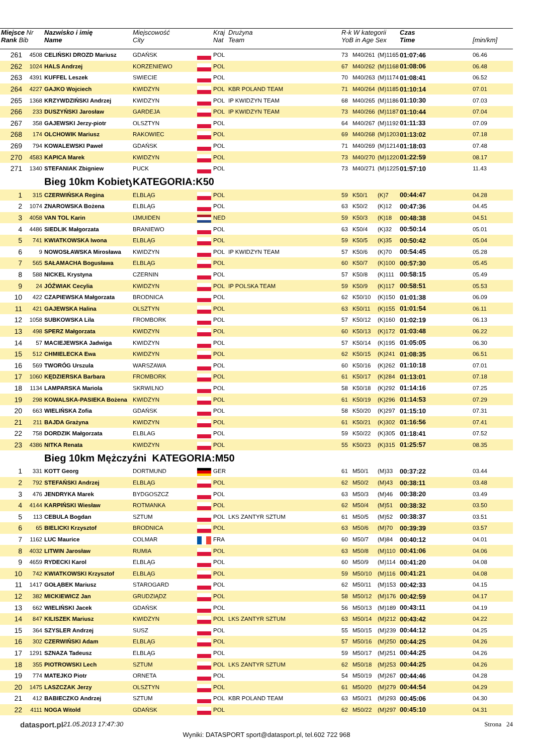| Miejsce Nr Rank Bib | | Nazwisko i imię Name | Miejscowość City | | Kraj Nat | Drużyna Team | R-k W kategorii YoB in Age Sex | | | Czas Time | [min/km] |
| 261 | 4508 | CELIŃSKI DROZD Mariusz | GDAŃSK | | POL | | 73 | M40/261 | (M)1165 | 01:07:46 | 06.46 |
| 262 | 1024 | HALS Andrzej | KORZENIEWO | | POL | | 67 | M40/262 | (M)1168 | 01:08:06 | 06.48 |
| 263 | 4391 | KUFFEL Leszek | SWIECIE | | POL | | 70 | M40/263 | (M)1174 | 01:08:41 | 06.52 |
| 264 | 4227 | GAJKO Wojciech | KWIDZYN | | POL | KBR POLAND TEAM | 71 | M40/264 | (M)1185 | 01:10:14 | 07.01 |
| 265 | 1368 | KRZYWDZIŃSKI Andrzej | KWIDZYN | | POL | IP KWIDZYN TEAM | 68 | M40/265 | (M)1186 | 01:10:30 | 07.03 |
| 266 | 233 | DUSZYŃSKI Jarosław | GARDEJA | | POL | IP KWIDZYN TEAM | 73 | M40/266 | (M)1187 | 01:10:44 | 07.04 |
| 267 | 358 | GAJEWSKI Jerzy-piotr | OLSZTYN | | POL | | 64 | M40/267 | (M)1192 | 01:11:33 | 07.09 |
| 268 | 174 | OLCHOWIK Mariusz | RAKOWIEC | | POL | | 69 | M40/268 | (M)1203 | 01:13:02 | 07.18 |
| 269 | 794 | KOWALEWSKI Paweł | GDAŃSK | | POL | | 71 | M40/269 | (M)1214 | 01:18:03 | 07.48 |
| 270 | 4583 | KAPICA Marek | KWIDZYN | | POL | | 73 | M40/270 | (M)1220 | 01:22:59 | 08.17 |
| 271 | 1340 | STEFANIAK Zbigniew | PUCK | | POL | | 73 | M40/271 | (M)1225 | 01:57:10 | 11.43 |
| | | Bieg 10km Kobiety | KATEGORIA:K50 | | | | | | | | |
| 1 | 315 | CZERWIŃSKA Regina | ELBLĄG | | POL | | 59 | K50/1 | (K)7 | 00:44:47 | 04.28 |
| 2 | 1074 | ZNAROWSKA Bożena | ELBLĄG | | POL | | 63 | K50/2 | (K)12 | 00:47:36 | 04.45 |
| 3 | 4058 | VAN TOL Karin | IJMUIDEN | | NED | | 59 | K50/3 | (K)18 | 00:48:38 | 04.51 |
| 4 | 4486 | SIEDLIK Małgorzata | BRANIEWO | | POL | | 63 | K50/4 | (K)32 | 00:50:14 | 05.01 |
| 5 | 741 | KWIATKOWSKA Iwona | ELBLĄG | | POL | | 59 | K50/5 | (K)35 | 00:50:42 | 05.04 |
| 6 | 9 | NOWOSŁAWSKA Mirosława | KWIDZYN | | POL | IP KWIDZYN TEAM | 57 | K50/6 | (K)70 | 00:54:45 | 05.28 |
| 7 | 565 | SAŁAMACHA Bogusława | ELBLĄG | | POL | | 60 | K50/7 | (K)100 | 00:57:30 | 05.45 |
| 8 | 588 | NICKEL Krystyna | CZERNIN | | POL | | 57 | K50/8 | (K)111 | 00:58:15 | 05.49 |
| 9 | 24 | JÓŹWIAK Cecylia | KWIDZYN | | POL | IP POLSKA TEAM | 59 | K50/9 | (K)117 | 00:58:51 | 05.53 |
| 10 | 422 | CZAPIEWSKA Małgorzata | BRODNICA | | POL | | 62 | K50/10 | (K)150 | 01:01:38 | 06.09 |
| 11 | 421 | GAJEWSKA Halina | OLSZTYN | | POL | | 63 | K50/11 | (K)155 | 01:01:54 | 06.11 |
| 12 | 1058 | SUBKOWSKA Lila | FROMBORK | | POL | | 57 | K50/12 | (K)160 | 01:02:19 | 06.13 |
| 13 | 498 | SPERZ Małgorzata | KWIDZYN | | POL | | 60 | K50/13 | (K)172 | 01:03:48 | 06.22 |
| 14 | 57 | MACIEJEWSKA Jadwiga | KWIDZYN | | POL | | 57 | K50/14 | (K)195 | 01:05:05 | 06.30 |
| 15 | 512 | CHMIELECKA Ewa | KWIDZYN | | POL | | 62 | K50/15 | (K)241 | 01:08:35 | 06.51 |
| 16 | 569 | TWORÓG Urszula | WARSZAWA | | POL | | 60 | K50/16 | (K)262 | 01:10:18 | 07.01 |
| 17 | 1060 | KĘDZIERSKA Barbara | FROMBORK | | POL | | 61 | K50/17 | (K)284 | 01:13:01 | 07.18 |
| 18 | 1134 | LAMPARSKA Mariola | SKRWILNO | | POL | | 58 | K50/18 | (K)292 | 01:14:16 | 07.25 |
| 19 | 298 | KOWALSKA-PASIEKA Bożena | KWIDZYN | | POL | | 61 | K50/19 | (K)296 | 01:14:53 | 07.29 |
| 20 | 663 | WIELIŃSKA Zofia | GDAŃSK | | POL | | 58 | K50/20 | (K)297 | 01:15:10 | 07.31 |
| 21 | 211 | BAJDA Grażyna | KWIDZYN | | POL | | 61 | K50/21 | (K)302 | 01:16:56 | 07.41 |
| 22 | 758 | DORDZIK Małgorzata | ELBLAG | | POL | | 59 | K50/22 | (K)305 | 01:18:41 | 07.52 |
| 23 | 4386 | NITKA Renata | KWIDZYN | | POL | | 55 | K50/23 | (K)315 | 01:25:57 | 08.35 |
| | | Bieg 10km Mężczyźni KATEGORIA:M50 | | | | | | | | | |
| 1 | 331 | KOTT Georg | DORTMUND | | GER | | 61 | M50/1 | (M)33 | 00:37:22 | 03.44 |
| 2 | 792 | STEFAŃSKI Andrzej | ELBLĄG | | POL | | 62 | M50/2 | (M)43 | 00:38:11 | 03.48 |
| 3 | 476 | JENDRYKA Marek | BYDGOSZCZ | | POL | | 63 | M50/3 | (M)46 | 00:38:20 | 03.49 |
| 4 | 4144 | KARPIŃSKI Wiesław | ROTMANKA | | POL | | 62 | M50/4 | (M)51 | 00:38:32 | 03.50 |
| 5 | 113 | CEBULA Bogdan | SZTUM | | POL | LKS ZANTYR SZTUM | 61 | M50/5 | (M)52 | 00:38:37 | 03.51 |
| 6 | 65 | BIELICKI Krzysztof | BRODNICA | | POL | | 63 | M50/6 | (M)70 | 00:39:39 | 03.57 |
| 7 | 1162 | LUC Maurice | COLMAR | | FRA | | 60 | M50/7 | (M)84 | 00:40:12 | 04.01 |
| 8 | 4032 | LITWIN Jarosław | RUMIA | | POL | | 63 | M50/8 | (M)110 | 00:41:06 | 04.06 |
| 9 | 4659 | RYDECKI Karol | ELBLĄG | | POL | | 60 | M50/9 | (M)114 | 00:41:20 | 04.08 |
| 10 | 742 | KWIATKOWSKI Krzysztof | ELBLĄG | | POL | | 59 | M50/10 | (M)116 | 00:41:21 | 04.08 |
| 11 | 1417 | GOŁĄBEK Mariusz | STAROGARD | | POL | | 62 | M50/11 | (M)153 | 00:42:33 | 04.15 |
| 12 | 382 | MICKIEWICZ Jan | GRUDZIĄDZ | | POL | | 58 | M50/12 | (M)176 | 00:42:59 | 04.17 |
| 13 | 662 | WIELIŃSKI Jacek | GDAŃSK | | POL | | 56 | M50/13 | (M)189 | 00:43:11 | 04.19 |
| 14 | 847 | KILISZEK Mariusz | KWIDZYN | | POL | LKS ZANTYR SZTUM | 63 | M50/14 | (M)212 | 00:43:42 | 04.22 |
| 15 | 364 | SZYSLER Andrzej | SUSZ | | POL | | 55 | M50/15 | (M)239 | 00:44:12 | 04.25 |
| 16 | 302 | CZERWIŃSKI Adam | ELBLĄG | | POL | | 57 | M50/16 | (M)250 | 00:44:25 | 04.26 |
| 17 | 1291 | SZNAZA Tadeusz | ELBLĄG | | POL | | 59 | M50/17 | (M)251 | 00:44:25 | 04.26 |
| 18 | 355 | PIOTROWSKI Lech | SZTUM | | POL | LKS ZANTYR SZTUM | 62 | M50/18 | (M)253 | 00:44:25 | 04.26 |
| 19 | 774 | MATEJKO Piotr | ORNETA | | POL | | 54 | M50/19 | (M)267 | 00:44:46 | 04.28 |
| 20 | 1475 | LASZCZAK Jerzy | OLSZTYN | | POL | | 61 | M50/20 | (M)279 | 00:44:54 | 04.29 |
| 21 | 412 | BABIECZKO Andrzej | SZTUM | | POL | KBR POLAND TEAM | 63 | M50/21 | (M)293 | 00:45:06 | 04.30 |
| 22 | 4111 | NOGA Witold | GDAŃSK | | POL | | 62 | M50/22 | (M)297 | 00:45:10 | 04.31 |
datasport.pl
21.05.2013 17:47:30 Strona 24
Wyniki: DATASPORT sport@datasport.pl, tel.602 722 968